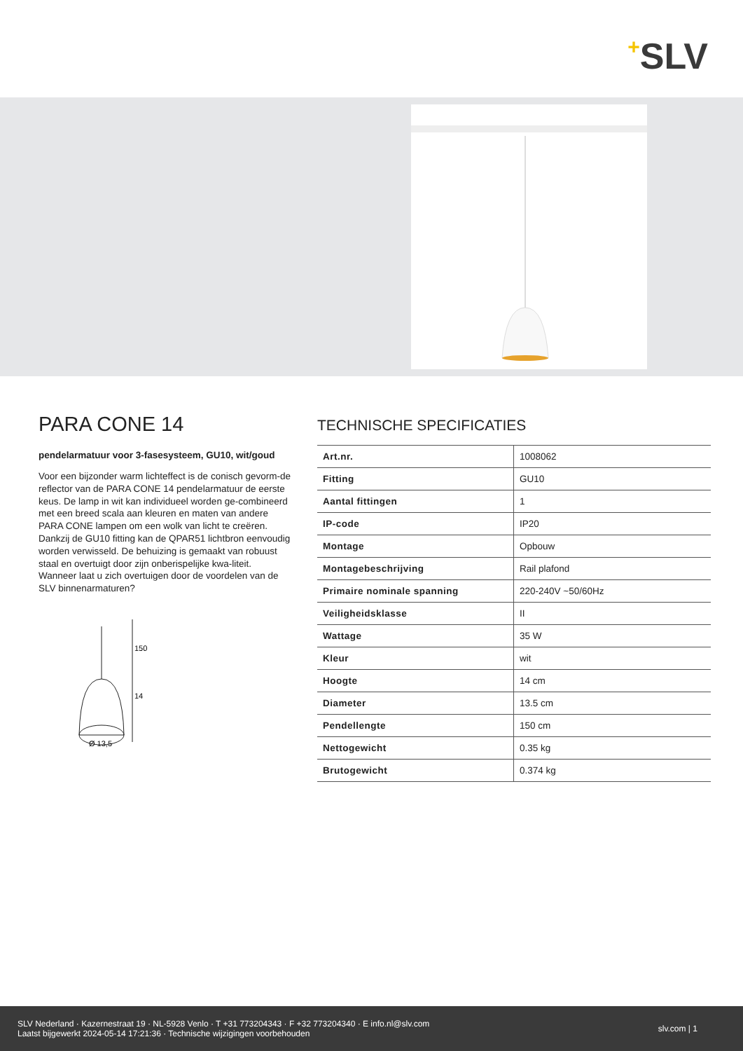+SLV
PARA CONE 14
pendelarmatuur voor 3-fasesysteem, GU10, wit/goud
Voor een bijzonder warm lichteffect is de conisch gevorm-de reflector van de PARA CONE 14 pendelarmatuur de eerste keus. De lamp in wit kan individueel worden ge-combineerd met een breed scala aan kleuren en maten van andere PARA CONE lampen om een wolk van licht te creëren. Dankzij de GU10 fitting kan de QPAR51 lichtbron eenvoudig worden verwisseld. De behuizing is gemaakt van robuust staal en overtuigt door zijn onberispelijke kwa-liteit. Wanneer laat u zich overtuigen door de voordelen van de SLV binnenarmaturen?
150
14
Ø 13,5
TECHNISCHE SPECIFICATIES
| Art.nr. | 1008062 |
| Fitting | GU10 |
| Aantal fittingen | 1 |
| IP-code | IP20 |
| Montage | Opbouw |
| Montagebeschrijving | Rail plafond |
| Primaire nominale spanning | 220-240V ~50/60Hz |
| Veiligheidsklasse | II |
| Wattage | 35 W |
| Kleur | wit |
| Hoogte | 14 cm |
| Diameter | 13.5 cm |
| Pendellengte | 150 cm |
| Nettogewicht | 0.35 kg |
| Brutogewicht | 0.374 kg |
SLV Nederland · Kazernestraat 19 · NL-5928 Venlo · T +31 773204343 · F +32 773204340 · E info.nl@slv.com
Laatst bijgewerkt 2024-05-14 17:21:36 · Technische wijzigingen voorbehouden
slv.com | 1